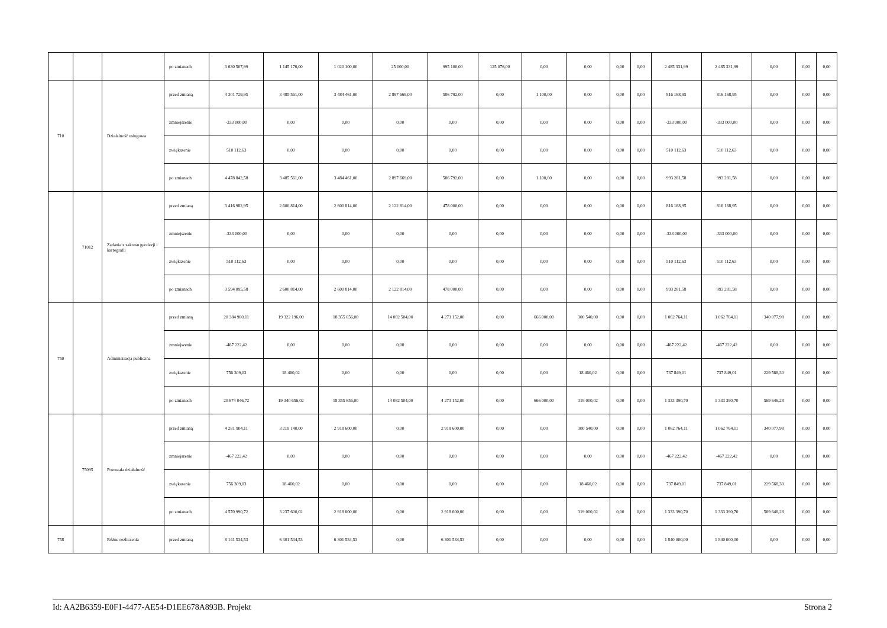| | | | po zmianach | 3 630 507,99 | 1 145 176,00 | 1 020 100,00 | 25 000,00 | 995 100,00 | 125 076,00 | 0,00 | 0,00 | 0,00 | 0,00 | 2 485 331,99 | 2 485 331,99 | 0,00 | 0,00 | 0,00 |
| 710 | | Działalność usługowa | przed zmianą | 4 301 729,95 | 3 485 561,00 | 3 484 461,00 | 2 897 669,00 | 586 792,00 | 0,00 | 1 100,00 | 0,00 | 0,00 | 0,00 | 816 168,95 | 816 168,95 | 0,00 | 0,00 | 0,00 |
| | | | zmniejszenie | -333 000,00 | 0,00 | 0,00 | 0,00 | 0,00 | 0,00 | 0,00 | 0,00 | 0,00 | 0,00 | -333 000,00 | -333 000,00 | 0,00 | 0,00 | 0,00 |
| | | | zwiększenie | 510 112,63 | 0,00 | 0,00 | 0,00 | 0,00 | 0,00 | 0,00 | 0,00 | 0,00 | 0,00 | 510 112,63 | 510 112,63 | 0,00 | 0,00 | 0,00 |
| | | | po zmianach | 4 478 842,58 | 3 485 561,00 | 3 484 461,00 | 2 897 669,00 | 586 792,00 | 0,00 | 1 100,00 | 0,00 | 0,00 | 0,00 | 993 281,58 | 993 281,58 | 0,00 | 0,00 | 0,00 |
| | 71012 | Zadania z zakresu geodezji i kartografii | przed zmianą | 3 416 982,95 | 2 600 814,00 | 2 600 814,00 | 2 122 814,00 | 478 000,00 | 0,00 | 0,00 | 0,00 | 0,00 | 0,00 | 816 168,95 | 816 168,95 | 0,00 | 0,00 | 0,00 |
| | | | zmniejszenie | -333 000,00 | 0,00 | 0,00 | 0,00 | 0,00 | 0,00 | 0,00 | 0,00 | 0,00 | 0,00 | -333 000,00 | -333 000,00 | 0,00 | 0,00 | 0,00 |
| | | | zwiększenie | 510 112,63 | 0,00 | 0,00 | 0,00 | 0,00 | 0,00 | 0,00 | 0,00 | 0,00 | 0,00 | 510 112,63 | 510 112,63 | 0,00 | 0,00 | 0,00 |
| | | | po zmianach | 3 594 095,58 | 2 600 814,00 | 2 600 814,00 | 2 122 814,00 | 478 000,00 | 0,00 | 0,00 | 0,00 | 0,00 | 0,00 | 993 281,58 | 993 281,58 | 0,00 | 0,00 | 0,00 |
| 750 | | Administracja publiczna | przed zmianą | 20 384 960,11 | 19 322 196,00 | 18 355 656,00 | 14 082 504,00 | 4 273 152,00 | 0,00 | 666 000,00 | 300 540,00 | 0,00 | 0,00 | 1 062 764,11 | 1 062 764,11 | 340 077,98 | 0,00 | 0,00 |
| | | | zmniejszenie | -467 222,42 | 0,00 | 0,00 | 0,00 | 0,00 | 0,00 | 0,00 | 0,00 | 0,00 | 0,00 | -467 222,42 | -467 222,42 | 0,00 | 0,00 | 0,00 |
| | | | zwiększenie | 756 309,03 | 18 460,02 | 0,00 | 0,00 | 0,00 | 0,00 | 0,00 | 18 460,02 | 0,00 | 0,00 | 737 849,01 | 737 849,01 | 229 568,30 | 0,00 | 0,00 |
| | | | po zmianach | 20 674 046,72 | 19 340 656,02 | 18 355 656,00 | 14 082 504,00 | 4 273 152,00 | 0,00 | 666 000,00 | 319 000,02 | 0,00 | 0,00 | 1 333 390,70 | 1 333 390,70 | 569 646,28 | 0,00 | 0,00 |
| | 75095 | Pozostała działalność | przed zmianą | 4 281 904,11 | 3 219 140,00 | 2 918 600,00 | 0,00 | 2 918 600,00 | 0,00 | 0,00 | 300 540,00 | 0,00 | 0,00 | 1 062 764,11 | 1 062 764,11 | 340 077,98 | 0,00 | 0,00 |
| | | | zmniejszenie | -467 222,42 | 0,00 | 0,00 | 0,00 | 0,00 | 0,00 | 0,00 | 0,00 | 0,00 | 0,00 | -467 222,42 | -467 222,42 | 0,00 | 0,00 | 0,00 |
| | | | zwiększenie | 756 309,03 | 18 460,02 | 0,00 | 0,00 | 0,00 | 0,00 | 0,00 | 18 460,02 | 0,00 | 0,00 | 737 849,01 | 737 849,01 | 229 568,30 | 0,00 | 0,00 |
| | | | po zmianach | 4 570 990,72 | 3 237 600,02 | 2 918 600,00 | 0,00 | 2 918 600,00 | 0,00 | 0,00 | 319 000,02 | 0,00 | 0,00 | 1 333 390,70 | 1 333 390,70 | 569 646,28 | 0,00 | 0,00 |
| 758 | | Różne rozliczenia | przed zmianą | 8 141 534,53 | 6 301 534,53 | 6 301 534,53 | 0,00 | 6 301 534,53 | 0,00 | 0,00 | 0,00 | 0,00 | 0,00 | 1 840 000,00 | 1 840 000,00 | 0,00 | 0,00 | 0,00 |
Id: AA2B6359-E0F1-4477-AE54-D1EE678A893B. Projekt Strona 2